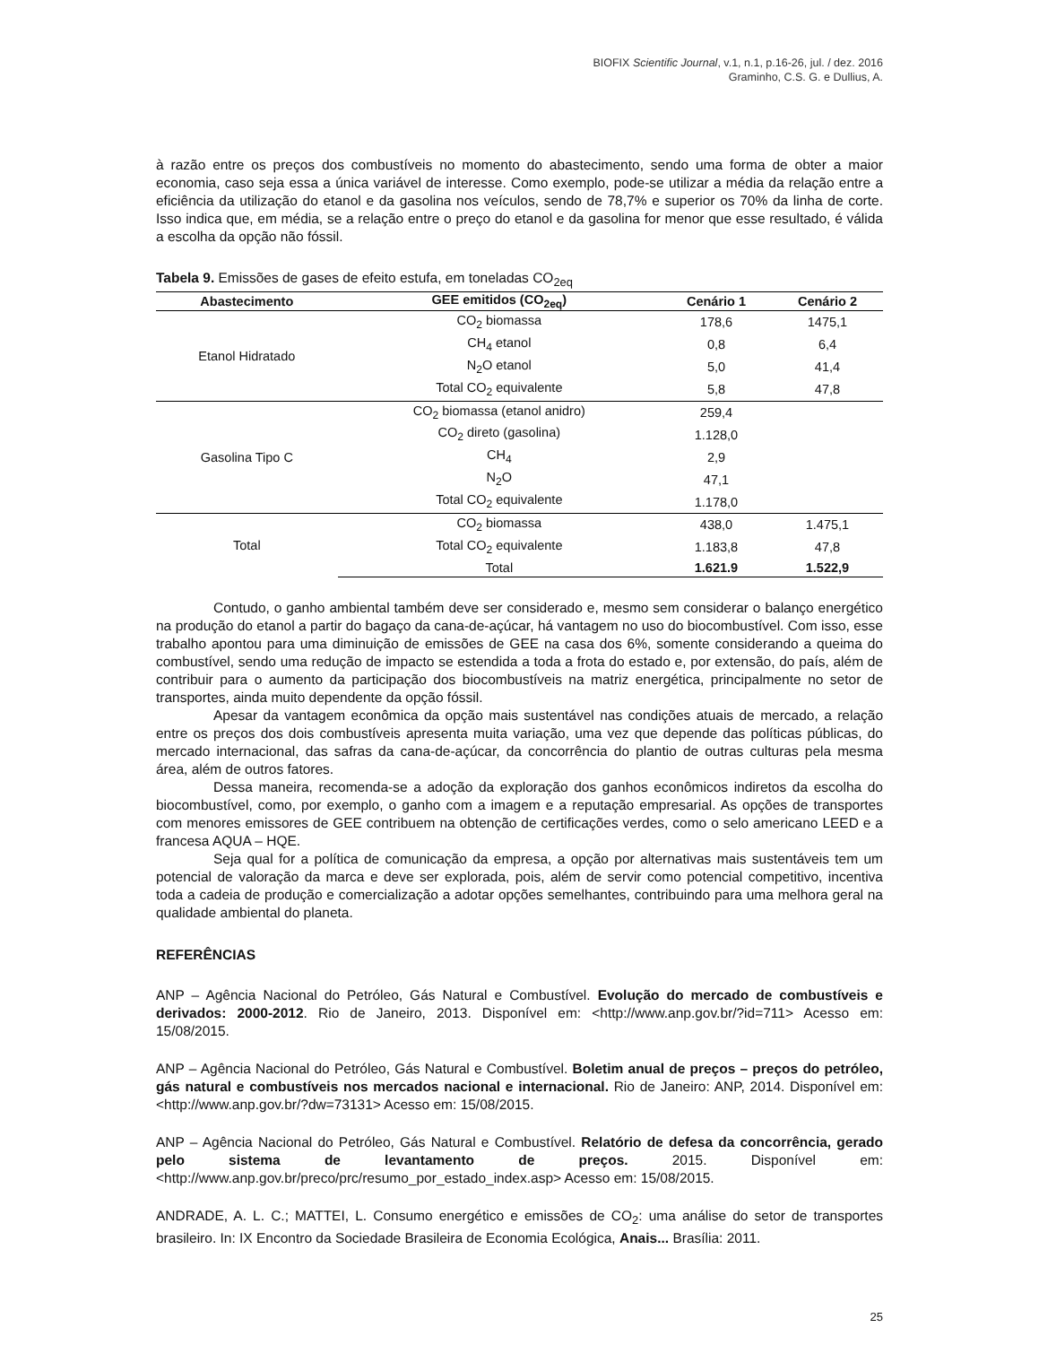BIOFIX Scientific Journal, v.1, n.1, p.16-26, jul. / dez. 2016
Graminho, C.S. G. e Dullius, A.
à razão entre os preços dos combustíveis no momento do abastecimento, sendo uma forma de obter a maior economia, caso seja essa a única variável de interesse. Como exemplo, pode-se utilizar a média da relação entre a eficiência da utilização do etanol e da gasolina nos veículos, sendo de 78,7% e superior os 70% da linha de corte. Isso indica que, em média, se a relação entre o preço do etanol e da gasolina for menor que esse resultado, é válida a escolha da opção não fóssil.
Tabela 9. Emissões de gases de efeito estufa, em toneladas CO<sub>2eq</sub>
| Abastecimento | GEE emitidos (CO<sub>2eq</sub>) | Cenário 1 | Cenário 2 |
| --- | --- | --- | --- |
| Etanol Hidratado | CO<sub>2</sub> biomassa | 178,6 | 1475,1 |
| | CH<sub>4</sub> etanol | 0,8 | 6,4 |
| | N<sub>2</sub>O etanol | 5,0 | 41,4 |
| | Total CO<sub>2</sub> equivalente | 5,8 | 47,8 |
| Gasolina Tipo C | CO<sub>2</sub> biomassa (etanol anidro) | 259,4 | |
| | CO<sub>2</sub> direto (gasolina) | 1.128,0 | |
| | CH<sub>4</sub> | 2,9 | |
| | N<sub>2</sub>O | 47,1 | |
| | Total CO<sub>2</sub> equivalente | 1.178,0 | |
| Total | CO<sub>2</sub> biomassa | 438,0 | 1.475,1 |
| | Total CO<sub>2</sub> equivalente | 1.183,8 | 47,8 |
| | Total | 1.621.9 | 1.522,9 |
Contudo, o ganho ambiental também deve ser considerado e, mesmo sem considerar o balanço energético na produção do etanol a partir do bagaço da cana-de-açúcar, há vantagem no uso do biocombustível. Com isso, esse trabalho apontou para uma diminuição de emissões de GEE na casa dos 6%, somente considerando a queima do combustível, sendo uma redução de impacto se estendida a toda a frota do estado e, por extensão, do país, além de contribuir para o aumento da participação dos biocombustíveis na matriz energética, principalmente no setor de transportes, ainda muito dependente da opção fóssil.
Apesar da vantagem econômica da opção mais sustentável nas condições atuais de mercado, a relação entre os preços dos dois combustíveis apresenta muita variação, uma vez que depende das políticas públicas, do mercado internacional, das safras da cana-de-açúcar, da concorrência do plantio de outras culturas pela mesma área, além de outros fatores.
Dessa maneira, recomenda-se a adoção da exploração dos ganhos econômicos indiretos da escolha do biocombustível, como, por exemplo, o ganho com a imagem e a reputação empresarial. As opções de transportes com menores emissores de GEE contribuem na obtenção de certificações verdes, como o selo americano LEED e a francesa AQUA – HQE.
Seja qual for a política de comunicação da empresa, a opção por alternativas mais sustentáveis tem um potencial de valoração da marca e deve ser explorada, pois, além de servir como potencial competitivo, incentiva toda a cadeia de produção e comercialização a adotar opções semelhantes, contribuindo para uma melhora geral na qualidade ambiental do planeta.
REFERÊNCIAS
ANP – Agência Nacional do Petróleo, Gás Natural e Combustível. Evolução do mercado de combustíveis e derivados: 2000-2012. Rio de Janeiro, 2013. Disponível em: <http://www.anp.gov.br/?id=711> Acesso em: 15/08/2015.
ANP – Agência Nacional do Petróleo, Gás Natural e Combustível. Boletim anual de preços – preços do petróleo, gás natural e combustíveis nos mercados nacional e internacional. Rio de Janeiro: ANP, 2014. Disponível em: <http://www.anp.gov.br/?dw=73131> Acesso em: 15/08/2015.
ANP – Agência Nacional do Petróleo, Gás Natural e Combustível. Relatório de defesa da concorrência, gerado pelo sistema de levantamento de preços. 2015. Disponível em:<http://www.anp.gov.br/preco/prc/resumo_por_estado_index.asp> Acesso em: 15/08/2015.
ANDRADE, A. L. C.; MATTEI, L. Consumo energético e emissões de CO<sub>2</sub>: uma análise do setor de transportes brasileiro. In: IX Encontro da Sociedade Brasileira de Economia Ecológica, Anais... Brasília: 2011.
25